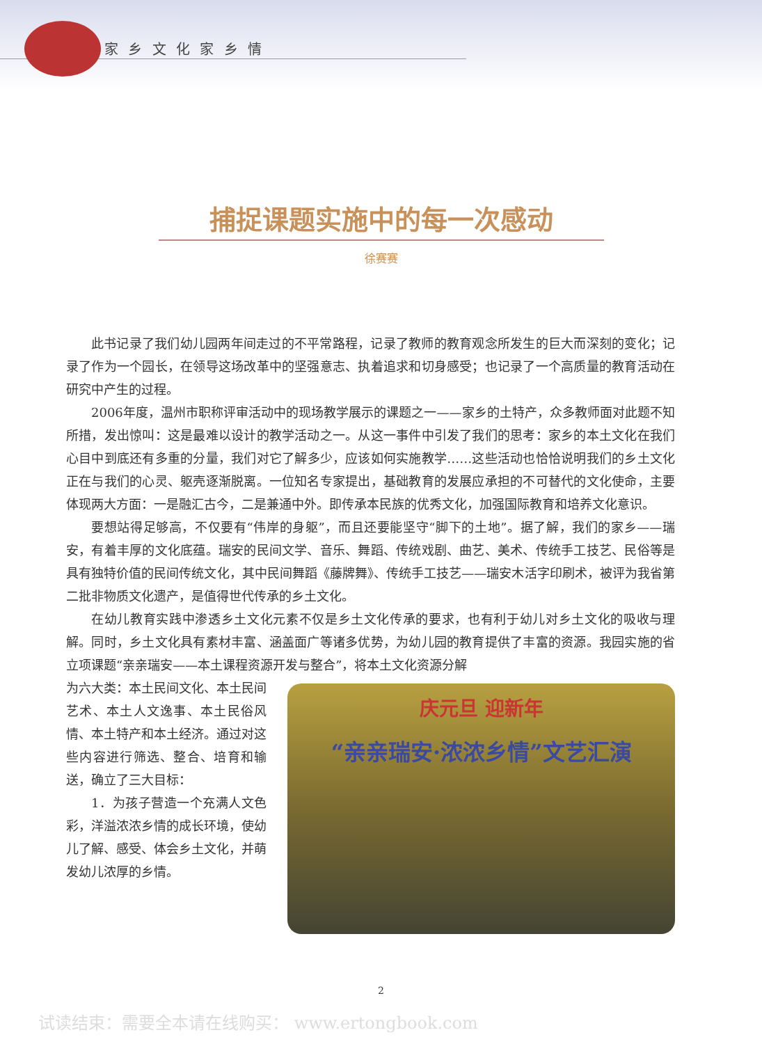家 乡 文 化 家 乡 情
捕捉课题实施中的每一次感动
徐赛赛
此书记录了我们幼儿园两年间走过的不平常路程，记录了教师的教育观念所发生的巨大而深刻的变化；记录了作为一个园长，在领导这场改革中的坚强意志、执着追求和切身感受；也记录了一个高质量的教育活动在研究中产生的过程。
2006年度，温州市职称评审活动中的现场教学展示的课题之一——家乡的土特产，众多教师面对此题不知所措，发出惊叫：这是最难以设计的教学活动之一。从这一事件中引发了我们的思考：家乡的本土文化在我们心目中到底还有多重的分量，我们对它了解多少，应该如何实施教学……这些活动也恰恰说明我们的乡土文化正在与我们的心灵、躯壳逐渐脱离。一位知名专家提出，基础教育的发展应承担的不可替代的文化使命，主要体现两大方面：一是融汇古今，二是兼通中外。即传承本民族的优秀文化，加强国际教育和培养文化意识。
要想站得足够高，不仅要有“伟岸的身躯”，而且还要能坚守“脚下的土地”。据了解，我们的家乡——瑞安，有着丰厚的文化底蕴。瑞安的民间文学、音乐、舞蹈、传统戏剧、曲艺、美术、传统手工技艺、民俗等是具有独特价值的民间传统文化，其中民间舞蹈《藤牌舞》、传统手工技艺——瑞安木活字印刷术，被评为我省第二批非物质文化遗产，是值得世代传承的乡土文化。
在幼儿教育实践中渗透乡土文化元素不仅是乡土文化传承的要求，也有利于幼儿对乡土文化的吸收与理解。同时，乡土文化具有素材丰富、涵盖面广等诸多优势，为幼儿园的教育提供了丰富的资源。我园实施的省立项课题“亲亲瑞安——本土课程资源开发与整合”，将本土文化资源分解
为六大类：本土民间文化、本土民间艺术、本土人文逸事、本土民俗风情、本土特产和本土经济。通过对这些内容进行筛选、整合、培育和输送，确立了三大目标：
1．为孩子营造一个充满人文色彩，洋溢浓浓乡情的成长环境，使幼儿了解、感受、体会乡土文化，并萌发幼儿浓厚的乡情。
庆元旦 迎新年
“亲亲瑞安·浓浓乡情”文艺汇演
2
试读结束：需要全本请在线购买： www.ertongbook.com